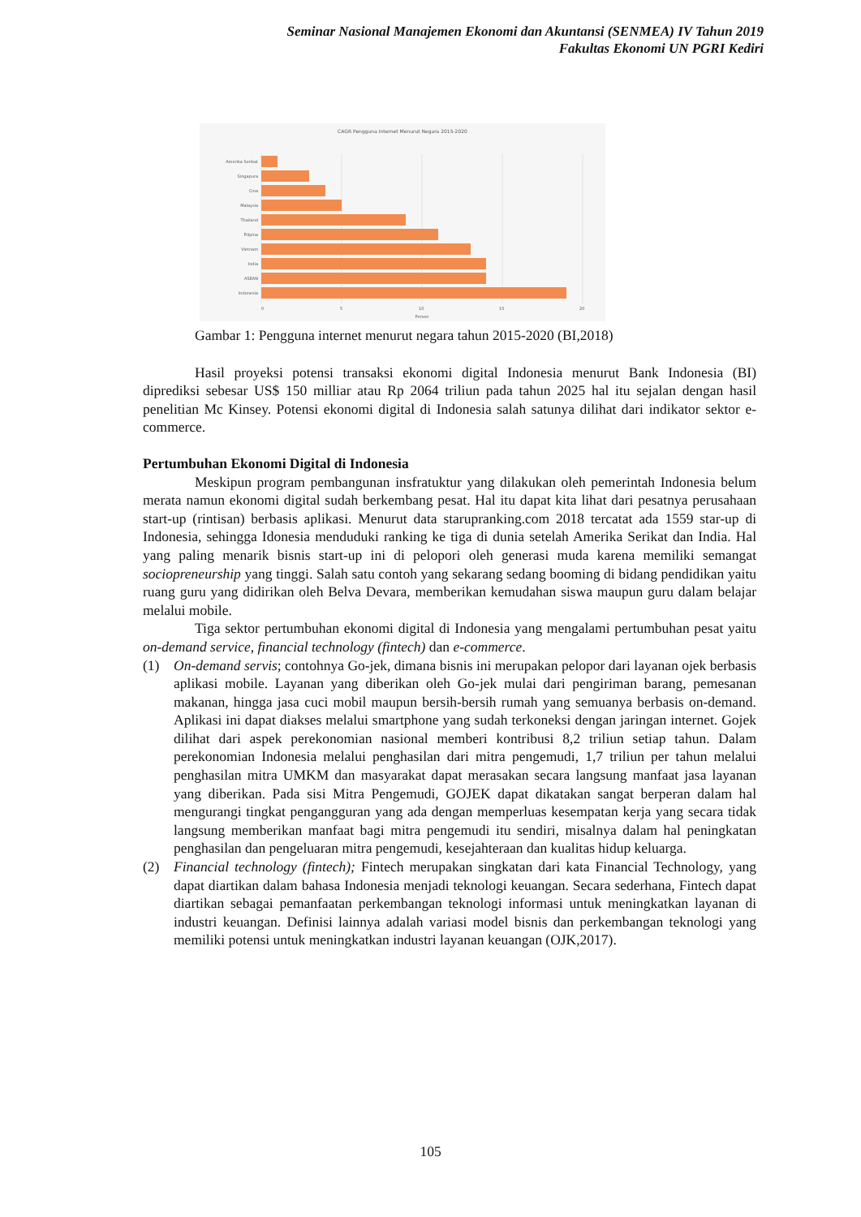Seminar Nasional Manajemen Ekonomi dan Akuntansi (SENMEA) IV Tahun 2019
Fakultas Ekonomi UN PGRI Kediri
CAGR Pengguna Internet Menurut Negara 2015-2020
Amerika Serikat
Singapura
Cina
Malaysia
Thailand
Filipina
Vietnam
India
ASEAN
Indonesia
0
5
10
15
20
Persen
Gambar 1: Pengguna internet menurut negara tahun 2015-2020 (BI,2018)
Hasil proyeksi potensi transaksi ekonomi digital Indonesia menurut Bank Indonesia (BI) diprediksi sebesar US$ 150 milliar atau Rp 2064 triliun pada tahun 2025 hal itu sejalan dengan hasil penelitian Mc Kinsey. Potensi ekonomi digital di Indonesia salah satunya dilihat dari indikator sektor e-commerce.
Pertumbuhan Ekonomi Digital di Indonesia
Meskipun program pembangunan insfratuktur yang dilakukan oleh pemerintah Indonesia belum merata namun ekonomi digital sudah berkembang pesat. Hal itu dapat kita lihat dari pesatnya perusahaan start-up (rintisan) berbasis aplikasi. Menurut data starupranking.com 2018 tercatat ada 1559 star-up di Indonesia, sehingga Idonesia menduduki ranking ke tiga di dunia setelah Amerika Serikat dan India. Hal yang paling menarik bisnis start-up ini di pelopori oleh generasi muda karena memiliki semangat sociopreneurship yang tinggi. Salah satu contoh yang sekarang sedang booming di bidang pendidikan yaitu ruang guru yang didirikan oleh Belva Devara, memberikan kemudahan siswa maupun guru dalam belajar melalui mobile.
Tiga sektor pertumbuhan ekonomi digital di Indonesia yang mengalami pertumbuhan pesat yaitu on-demand service, financial technology (fintech) dan e-commerce.
(1) On-demand servis; contohnya Go-jek, dimana bisnis ini merupakan pelopor dari layanan ojek berbasis aplikasi mobile. Layanan yang diberikan oleh Go-jek mulai dari pengiriman barang, pemesanan makanan, hingga jasa cuci mobil maupun bersih-bersih rumah yang semuanya berbasis on-demand. Aplikasi ini dapat diakses melalui smartphone yang sudah terkoneksi dengan jaringan internet. Gojek dilihat dari aspek perekonomian nasional memberi kontribusi 8,2 triliun setiap tahun. Dalam perekonomian Indonesia melalui penghasilan dari mitra pengemudi, 1,7 triliun per tahun melalui penghasilan mitra UMKM dan masyarakat dapat merasakan secara langsung manfaat jasa layanan yang diberikan. Pada sisi Mitra Pengemudi, GOJEK dapat dikatakan sangat berperan dalam hal mengurangi tingkat pengangguran yang ada dengan memperluas kesempatan kerja yang secara tidak langsung memberikan manfaat bagi mitra pengemudi itu sendiri, misalnya dalam hal peningkatan penghasilan dan pengeluaran mitra pengemudi, kesejahteraan dan kualitas hidup keluarga.
(2) Financial technology (fintech); Fintech merupakan singkatan dari kata Financial Technology, yang dapat diartikan dalam bahasa Indonesia menjadi teknologi keuangan. Secara sederhana, Fintech dapat diartikan sebagai pemanfaatan perkembangan teknologi informasi untuk meningkatkan layanan di industri keuangan. Definisi lainnya adalah variasi model bisnis dan perkembangan teknologi yang memiliki potensi untuk meningkatkan industri layanan keuangan (OJK,2017).
105